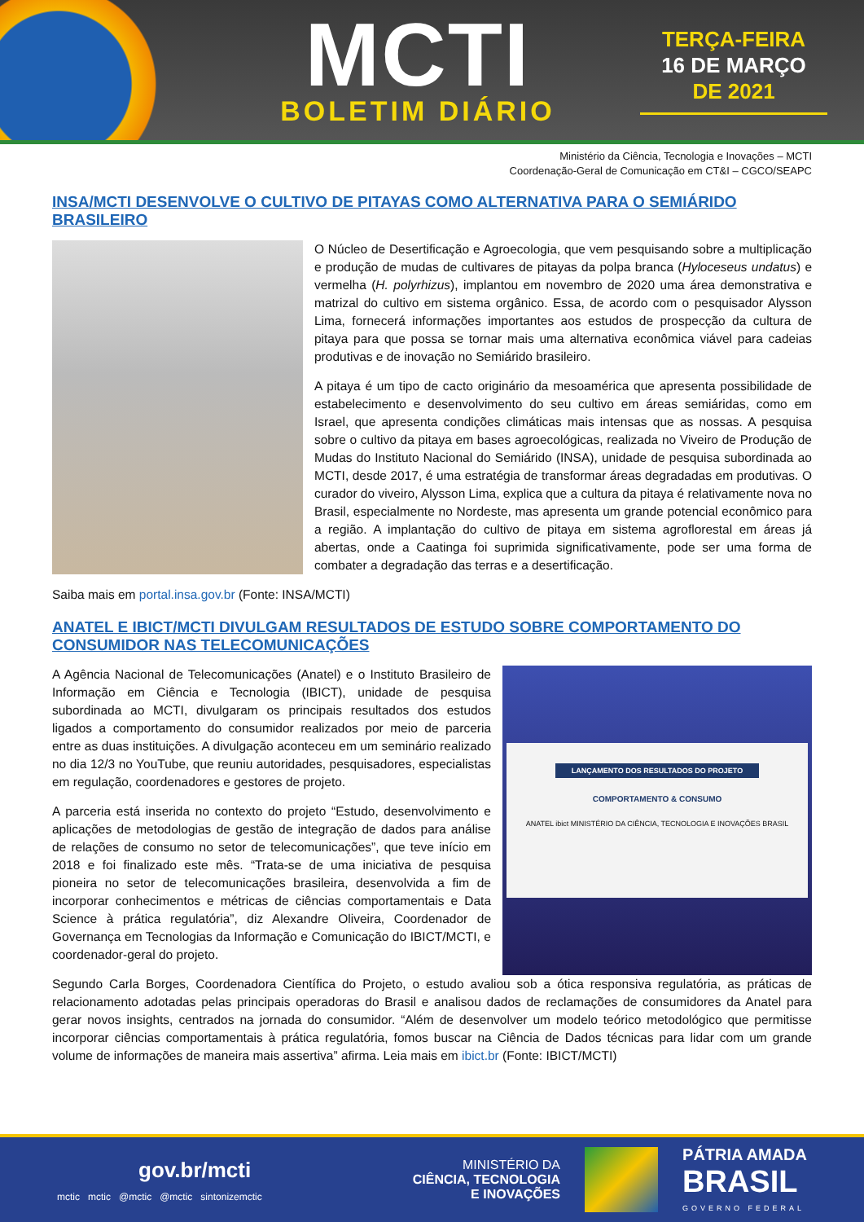MCTI
BOLETIM DIÁRIO
TERÇA-FEIRA
16 DE MARÇO
DE 2021
Ministério da Ciência, Tecnologia e Inovações – MCTI
Coordenação-Geral de Comunicação em CT&I – CGCO/SEAPC
INSA/MCTI DESENVOLVE O CULTIVO DE PITAYAS COMO ALTERNATIVA PARA O SEMIÁRIDO BRASILEIRO
O Núcleo de Desertificação e Agroecologia, que vem pesquisando sobre a multiplicação e produção de mudas de cultivares de pitayas da polpa branca (Hyloceseus undatus) e vermelha (H. polyrhizus), implantou em novembro de 2020 uma área demonstrativa e matrizal do cultivo em sistema orgânico. Essa, de acordo com o pesquisador Alysson Lima, fornecerá informações importantes aos estudos de prospecção da cultura de pitaya para que possa se tornar mais uma alternativa econômica viável para cadeias produtivas e de inovação no Semiárido brasileiro.
A pitaya é um tipo de cacto originário da mesoamérica que apresenta possibilidade de estabelecimento e desenvolvimento do seu cultivo em áreas semiáridas, como em Israel, que apresenta condições climáticas mais intensas que as nossas. A pesquisa sobre o cultivo da pitaya em bases agroecológicas, realizada no Viveiro de Produção de Mudas do Instituto Nacional do Semiárido (INSA), unidade de pesquisa subordinada ao MCTI, desde 2017, é uma estratégia de transformar áreas degradadas em produtivas. O curador do viveiro, Alysson Lima, explica que a cultura da pitaya é relativamente nova no Brasil, especialmente no Nordeste, mas apresenta um grande potencial econômico para a região. A implantação do cultivo de pitaya em sistema agroflorestal em áreas já abertas, onde a Caatinga foi suprimida significativamente, pode ser uma forma de combater a degradação das terras e a desertificação.
Saiba mais em portal.insa.gov.br (Fonte: INSA/MCTI)
ANATEL E IBICT/MCTI DIVULGAM RESULTADOS DE ESTUDO SOBRE COMPORTAMENTO DO CONSUMIDOR NAS TELECOMUNICAÇÕES
A Agência Nacional de Telecomunicações (Anatel) e o Instituto Brasileiro de Informação em Ciência e Tecnologia (IBICT), unidade de pesquisa subordinada ao MCTI, divulgaram os principais resultados dos estudos ligados a comportamento do consumidor realizados por meio de parceria entre as duas instituições. A divulgação aconteceu em um seminário realizado no dia 12/3 no YouTube, que reuniu autoridades, pesquisadores, especialistas em regulação, coordenadores e gestores de projeto.
A parceria está inserida no contexto do projeto “Estudo, desenvolvimento e aplicações de metodologias de gestão de integração de dados para análise de relações de consumo no setor de telecomunicações”, que teve início em 2018 e foi finalizado este mês. “Trata-se de uma iniciativa de pesquisa pioneira no setor de telecomunicações brasileira, desenvolvida a fim de incorporar conhecimentos e métricas de ciências comportamentais e Data Science à prática regulatória”, diz Alexandre Oliveira, Coordenador de Governança em Tecnologias da Informação e Comunicação do IBICT/MCTI, e coordenador-geral do projeto.
LANÇAMENTO DOS RESULTADOS DO PROJETO
COMPORTAMENTO & CONSUMO
ANATEL ibict MINISTÉRIO DA CIÊNCIA, TECNOLOGIA E INOVAÇÕES BRASIL
Segundo Carla Borges, Coordenadora Científica do Projeto, o estudo avaliou sob a ótica responsiva regulatória, as práticas de relacionamento adotadas pelas principais operadoras do Brasil e analisou dados de reclamações de consumidores da Anatel para gerar novos insights, centrados na jornada do consumidor. “Além de desenvolver um modelo teórico metodológico que permitisse incorporar ciências comportamentais à prática regulatória, fomos buscar na Ciência de Dados técnicas para lidar com um grande volume de informações de maneira mais assertiva” afirma. Leia mais em ibict.br (Fonte: IBICT/MCTI)
gov.br/mcti
mctic mctic @mctic @mctic sintonizemctic
MINISTÉRIO DA
CIÊNCIA, TECNOLOGIA
E INOVAÇÕES
PÁTRIA AMADA
BRASIL
GOVERNO FEDERAL